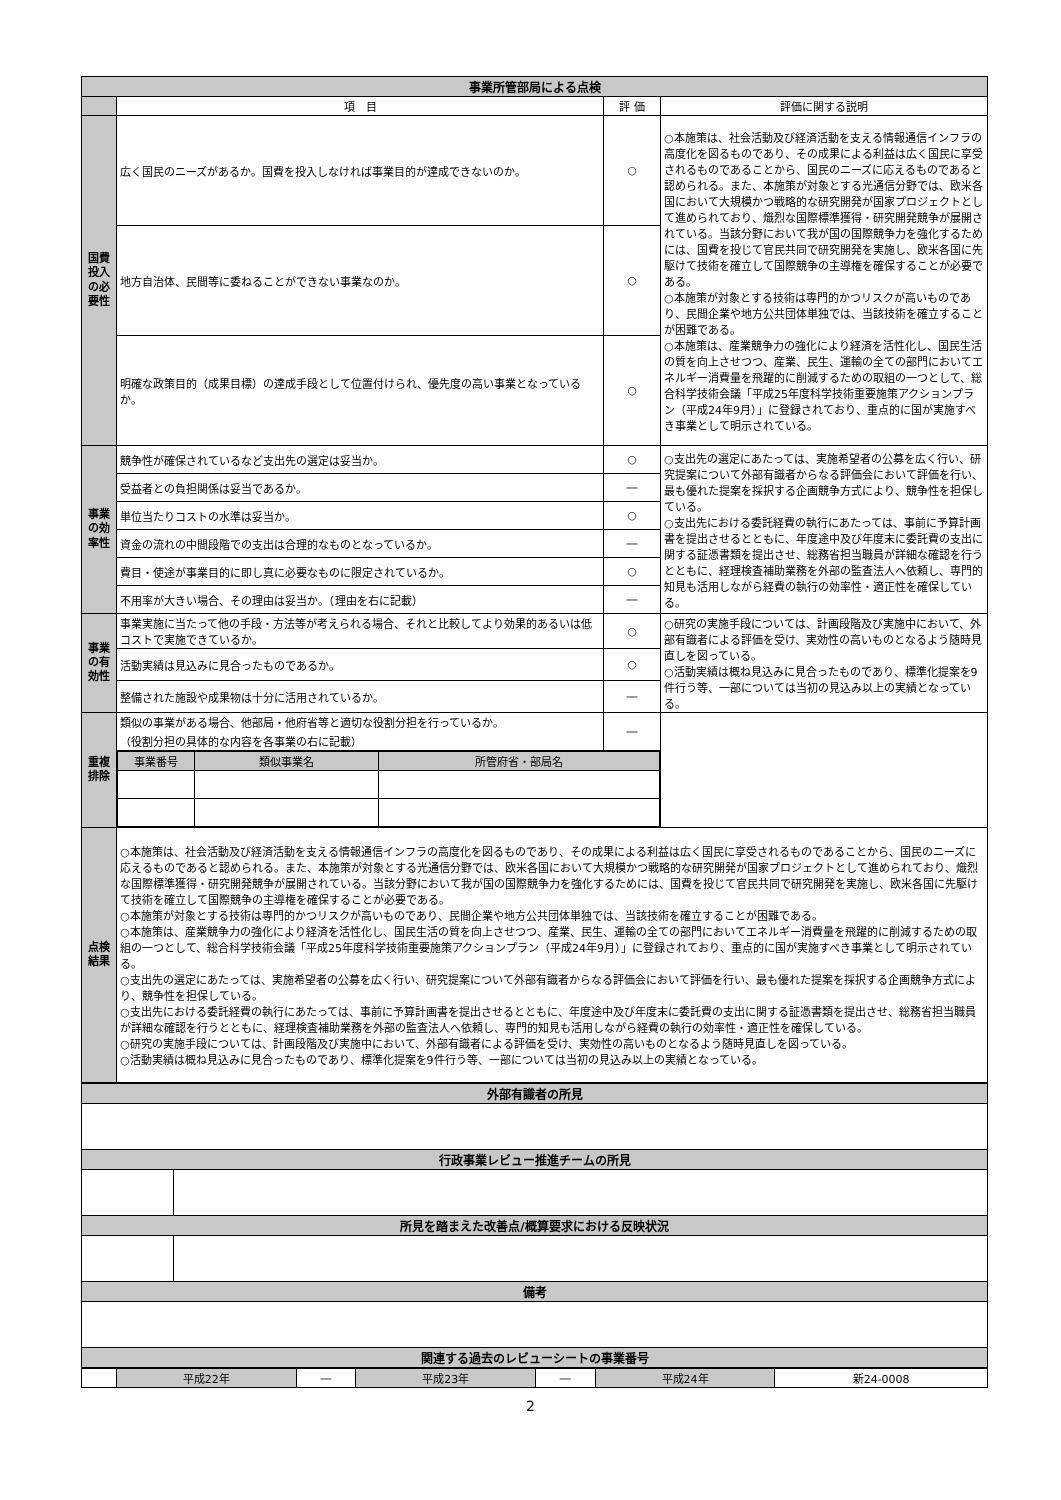| 事業所管部局による点検 | | | |
| | 項 目 | 評 価 | 評価に関する説明 |
| 国費投入の必要性 | 広く国民のニーズがあるか。国費を投入しなければ事業目的が達成できないのか。 | ○ | ○本施策は、社会活動及び経済活動を支える情報通信インフラの高度化を図るものであり、その成果による利益は広く国民に享受されるものであることから、国民のニーズに応えるものであると認められる。また、本施策が対象とする光通信分野では、欧米各国において大規模かつ戦略的な研究開発が国家プロジェクトとして進められており、熾烈な国際標準獲得・研究開発競争が展開されている。当該分野において我が国の国際競争力を強化するためには、国費を投じて官民共同で研究開発を実施し、欧米各国に先駆けて技術を確立して国際競争の主導権を確保することが必要である。 ○本施策が対象とする技術は専門的かつリスクが高いものであり、民間企業や地方公共団体単独では、当該技術を確立することが困難である。 ○本施策は、産業競争力の強化により経済を活性化し、国民生活の質を向上させつつ、産業、民生、運輸の全ての部門においてエネルギー消費量を飛躍的に削減するための取組の一つとして、総合科学技術会議「平成25年度科学技術重要施策アクションプラン（平成24年9月）」に登録されており、重点的に国が実施すべき事業として明示されている。 |
| | 地方自治体、民間等に委ねることができない事業なのか。 | ○ | |
| | 明確な政策目的（成果目標）の達成手段として位置付けられ、優先度の高い事業となっているか。 | ○ | |
| 事業の効率性 | 競争性が確保されているなど支出先の選定は妥当か。 | ○ | ○支出先の選定にあたっては、実施希望者の公募を広く行い、研究提案について外部有識者からなる評価会において評価を行い、最も優れた提案を採択する企画競争方式により、競争性を担保している。 ○支出先における委託経費の執行にあたっては、事前に予算計画書を提出させるとともに、年度途中及び年度末に委託費の支出に関する証憑書類を提出させ、総務省担当職員が詳細な確認を行うとともに、経理検査補助業務を外部の監査法人へ依頼し、専門的知見も活用しながら経費の執行の効率性・適正性を確保している。 |
| | 受益者との負担関係は妥当であるか。 | ― | |
| | 単位当たりコストの水準は妥当か。 | ○ | |
| | 資金の流れの中間段階での支出は合理的なものとなっているか。 | ― | |
| | 費目・使途が事業目的に即し真に必要なものに限定されているか。 | ○ | |
| | 不用率が大きい場合、その理由は妥当か。（理由を右に記載） | ― | |
| 事業の有効性 | 事業実施に当たって他の手段・方法等が考えられる場合、それと比較してより効果的あるいは低コストで実施できているか。 | ○ | ○研究の実施手段については、計画段階及び実施中において、外部有識者による評価を受け、実効性の高いものとなるよう随時見直しを図っている。 ○活動実績は概ね見込みに見合ったものであり、標準化提案を9件行う等、一部については当初の見込み以上の実績となっている。 |
| | 活動実績は見込みに見合ったものであるか。 | ○ | |
| | 整備された施設や成果物は十分に活用されているか。 | ― | |
| 重複排除 | 類似の事業がある場合、他部局・他府省等と適切な役割分担を行っているか。 （役割分担の具体的な内容を各事業の右に記載） | ― | |
| | / 事業番号 / 類似事業名 / 所管府省・部局名 / / --- / --- / --- / | | |
| 点検結果 | ○本施策は、社会活動及び経済活動を支える情報通信インフラの高度化を図るものであり、その成果による利益は広く国民に享受されるものであることから、国民のニーズに応えるものであると認められる。また、本施策が対象とする光通信分野では、欧米各国において大規模かつ戦略的な研究開発が国家プロジェクトとして進められており、熾烈な国際標準獲得・研究開発競争が展開されている。当該分野において我が国の国際競争力を強化するためには、国費を投じて官民共同で研究開発を実施し、欧米各国に先駆けて技術を確立して国際競争の主導権を確保することが必要である。 ○本施策が対象とする技術は専門的かつリスクが高いものであり、民間企業や地方公共団体単独では、当該技術を確立することが困難である。 ○本施策は、産業競争力の強化により経済を活性化し、国民生活の質を向上させつつ、産業、民生、運輸の全ての部門においてエネルギー消費量を飛躍的に削減するための取組の一つとして、総合科学技術会議「平成25年度科学技術重要施策アクションプラン（平成24年9月）」に登録されており、重点的に国が実施すべき事業として明示されている。 ○支出先の選定にあたっては、実施希望者の公募を広く行い、研究提案について外部有識者からなる評価会において評価を行い、最も優れた提案を採択する企画競争方式により、競争性を担保している。 ○支出先における委託経費の執行にあたっては、事前に予算計画書を提出させるとともに、年度途中及び年度末に委託費の支出に関する証憑書類を提出させ、総務省担当職員が詳細な確認を行うとともに、経理検査補助業務を外部の監査法人へ依頼し、専門的知見も活用しながら経費の執行の効率性・適正性を確保している。 ○研究の実施手段については、計画段階及び実施中において、外部有識者による評価を受け、実効性の高いものとなるよう随時見直しを図っている。 ○活動実績は概ね見込みに見合ったものであり、標準化提案を9件行う等、一部については当初の見込み以上の実績となっている。 | | |
| 外部有識者の所見 | |
| 行政事業レビュー推進チームの所見 | |
| 所見を踏まえた改善点/概算要求における反映状況 | |
| 備考 | |
| 関連する過去のレビューシートの事業番号 | |
| | 平成22年 | ― | 平成23年 | ― | 平成24年 | 新24-0008 |
2